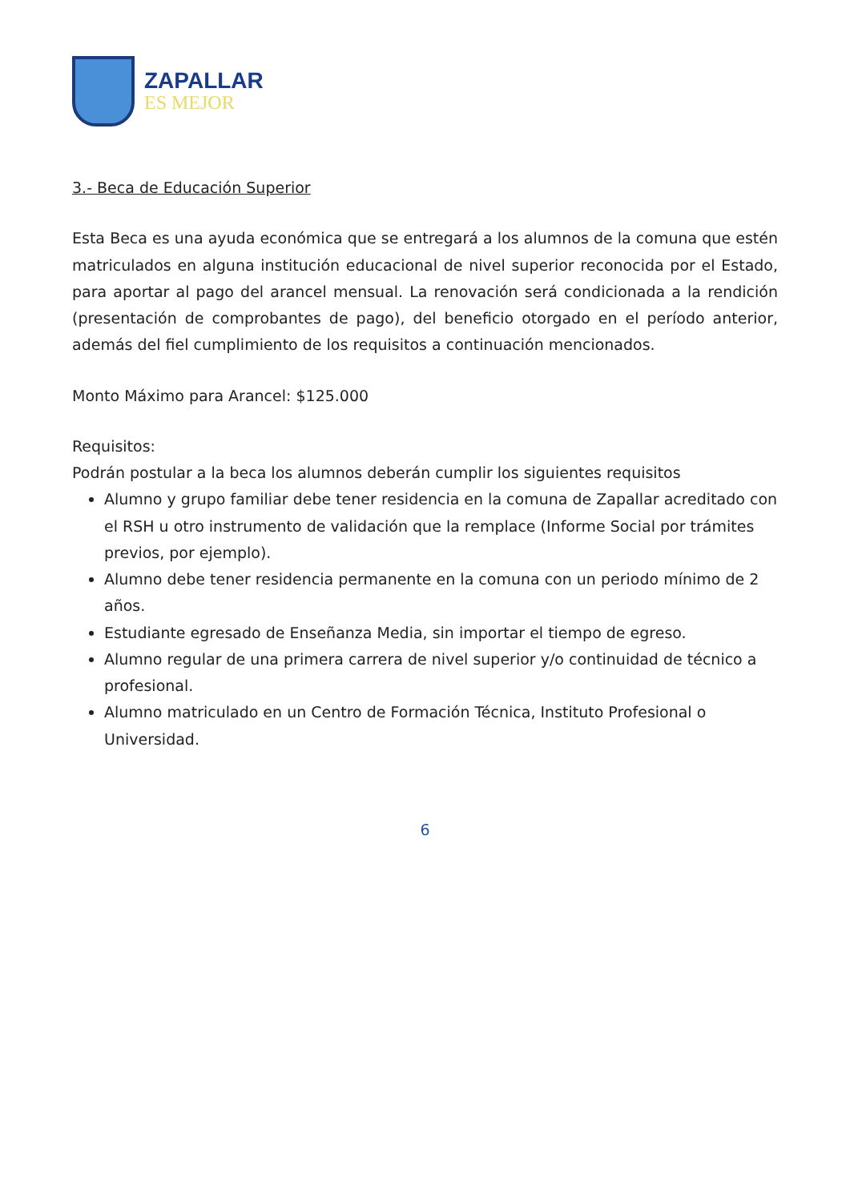ZAPALLAR
ES MEJOR
3.- Beca de Educación Superior
Esta Beca es una ayuda económica que se entregará a los alumnos de la comuna que estén matriculados en alguna institución educacional de nivel superior reconocida por el Estado, para aportar al pago del arancel mensual. La renovación será condicionada a la rendición (presentación de comprobantes de pago), del beneficio otorgado en el período anterior, además del fiel cumplimiento de los requisitos a continuación mencionados.
Monto Máximo para Arancel: $125.000
Requisitos:
Podrán postular a la beca los alumnos deberán cumplir los siguientes requisitos
Alumno y grupo familiar debe tener residencia en la comuna de Zapallar acreditado con el RSH u otro instrumento de validación que la remplace (Informe Social por trámites previos, por ejemplo).
Alumno debe tener residencia permanente en la comuna con un periodo mínimo de 2 años.
Estudiante egresado de Enseñanza Media, sin importar el tiempo de egreso.
Alumno regular de una primera carrera de nivel superior y/o continuidad de técnico a profesional.
Alumno matriculado en un Centro de Formación Técnica, Instituto Profesional o Universidad.
6